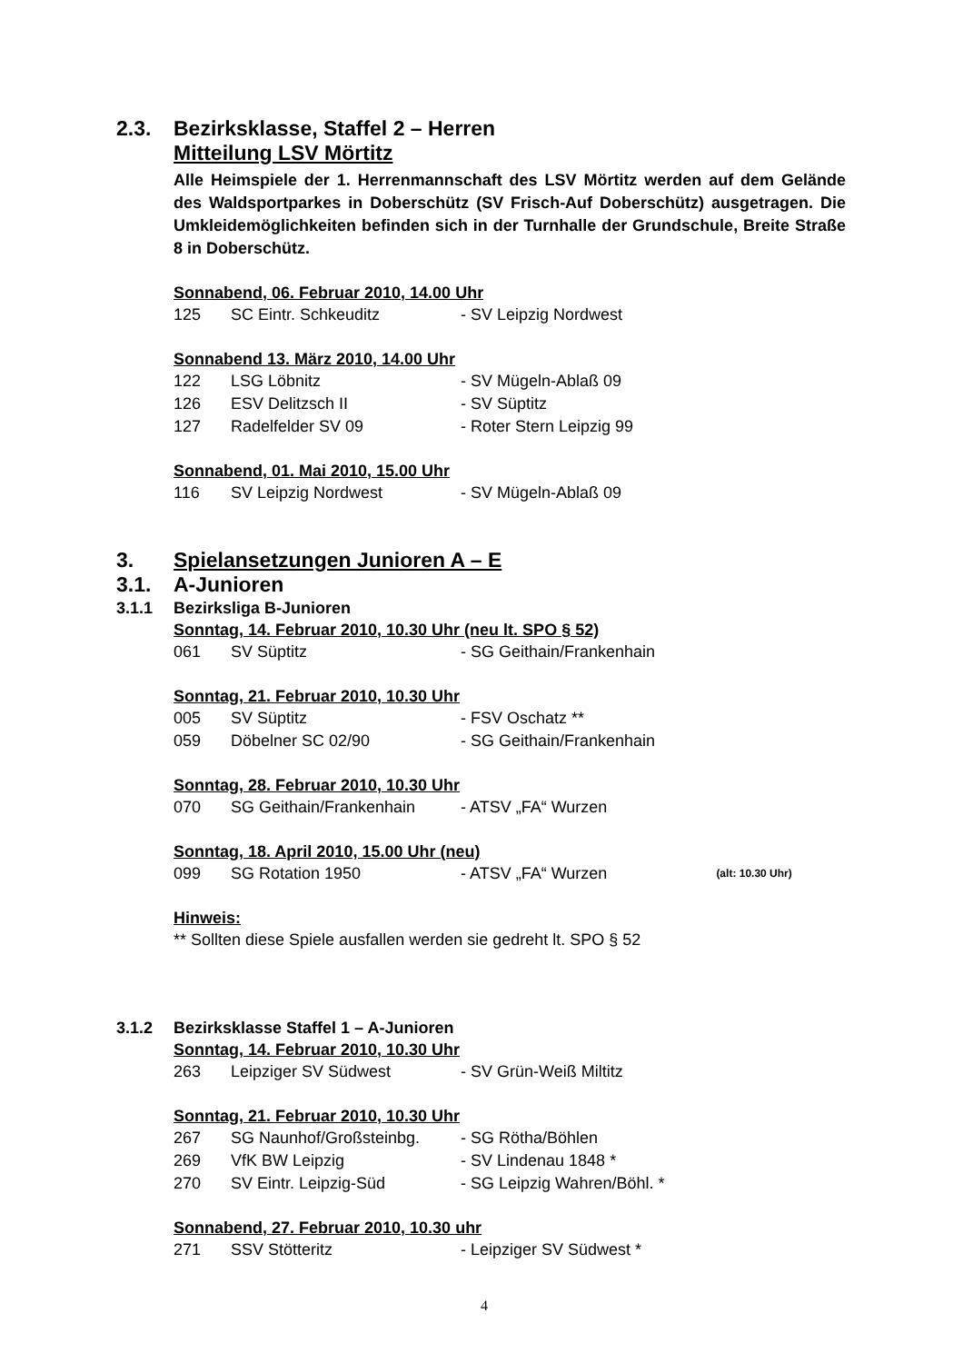2.3. Bezirksklasse, Staffel 2 – Herren
Mitteilung LSV Mörtitz
Alle Heimspiele der 1. Herrenmannschaft des LSV Mörtitz werden auf dem Gelände des Waldsportparkes in Doberschütz (SV Frisch-Auf Doberschütz) ausgetragen. Die Umkleidemöglichkeiten befinden sich in der Turnhalle der Grundschule, Breite Straße 8 in Doberschütz.
Sonnabend, 06. Februar 2010, 14.00 Uhr
| 125 | SC Eintr. Schkeuditz | - SV Leipzig Nordwest |
Sonnabend 13. März 2010, 14.00 Uhr
| 122 | LSG Löbnitz | - SV Mügeln-Ablaß 09 |
| 126 | ESV Delitzsch II | - SV Süptitz |
| 127 | Radelfelder SV 09 | - Roter Stern Leipzig 99 |
Sonnabend, 01. Mai 2010, 15.00 Uhr
| 116 | SV Leipzig Nordwest | - SV Mügeln-Ablaß 09 |
3. Spielansetzungen Junioren A – E
3.1. A-Junioren
3.1.1 Bezirksliga B-Junioren
Sonntag, 14. Februar 2010, 10.30 Uhr (neu lt. SPO § 52)
| 061 | SV Süptitz | - SG Geithain/Frankenhain |
Sonntag, 21. Februar 2010, 10.30 Uhr
| 005 | SV Süptitz | - FSV Oschatz ** |
| 059 | Döbelner SC 02/90 | - SG Geithain/Frankenhain |
Sonntag, 28. Februar 2010, 10.30 Uhr
| 070 | SG Geithain/Frankenhain | - ATSV „FA“ Wurzen |
Sonntag, 18. April 2010, 15.00 Uhr (neu)
| 099 | SG Rotation 1950 | - ATSV „FA“ Wurzen | (alt: 10.30 Uhr) |
Hinweis:
** Sollten diese Spiele ausfallen werden sie gedreht lt. SPO § 52
3.1.2 Bezirksklasse Staffel 1 – A-Junioren
Sonntag, 14. Februar 2010, 10.30 Uhr
| 263 | Leipziger SV Südwest | - SV Grün-Weiß Miltitz |
Sonntag, 21. Februar 2010, 10.30 Uhr
| 267 | SG Naunhof/Großsteinbg. | - SG Rötha/Böhlen |
| 269 | VfK BW Leipzig | - SV Lindenau 1848 * |
| 270 | SV Eintr. Leipzig-Süd | - SG Leipzig Wahren/Böhl. * |
Sonnabend, 27. Februar 2010, 10.30 uhr
| 271 | SSV Stötteritz | - Leipziger SV Südwest * |
4